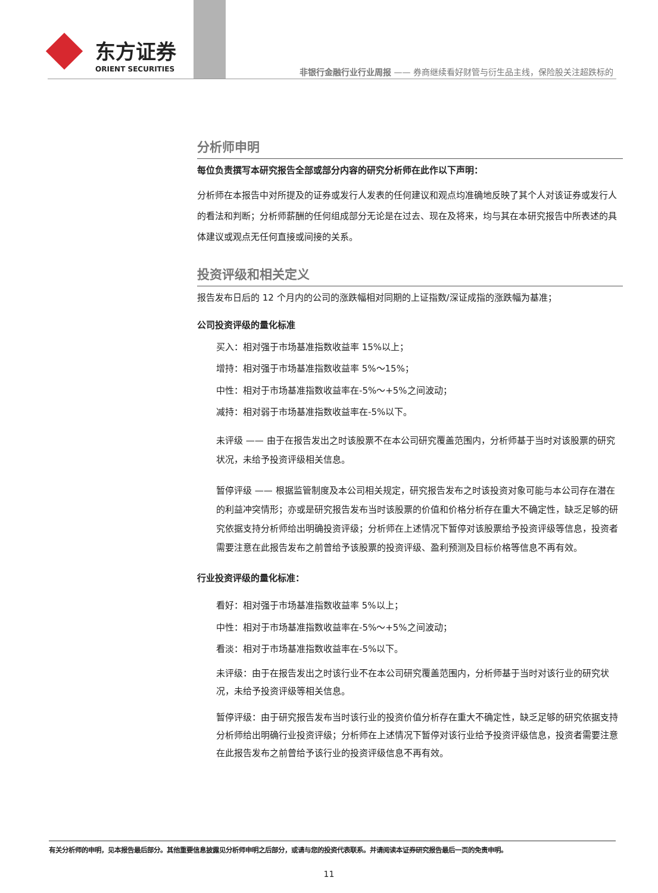东方证券
ORIENT SECURITIES
非银行金融行业行业周报 —— 券商继续看好财管与衍生品主线，保险股关注超跌标的
分析师申明
每位负责撰写本研究报告全部或部分内容的研究分析师在此作以下声明：
分析师在本报告中对所提及的证券或发行人发表的任何建议和观点均准确地反映了其个人对该证券或发行人的看法和判断；分析师薪酬的任何组成部分无论是在过去、现在及将来，均与其在本研究报告中所表述的具体建议或观点无任何直接或间接的关系。
投资评级和相关定义
报告发布日后的 12 个月内的公司的涨跌幅相对同期的上证指数/深证成指的涨跌幅为基准；
公司投资评级的量化标准
买入：相对强于市场基准指数收益率 15%以上；
增持：相对强于市场基准指数收益率 5%～15%；
中性：相对于市场基准指数收益率在-5%～+5%之间波动；
减持：相对弱于市场基准指数收益率在-5%以下。
未评级 —— 由于在报告发出之时该股票不在本公司研究覆盖范围内，分析师基于当时对该股票的研究状况，未给予投资评级相关信息。
暂停评级 —— 根据监管制度及本公司相关规定，研究报告发布之时该投资对象可能与本公司存在潜在的利益冲突情形；亦或是研究报告发布当时该股票的价值和价格分析存在重大不确定性，缺乏足够的研究依据支持分析师给出明确投资评级；分析师在上述情况下暂停对该股票给予投资评级等信息，投资者需要注意在此报告发布之前曾给予该股票的投资评级、盈利预测及目标价格等信息不再有效。
行业投资评级的量化标准：
看好：相对强于市场基准指数收益率 5%以上；
中性：相对于市场基准指数收益率在-5%～+5%之间波动；
看淡：相对于市场基准指数收益率在-5%以下。
未评级：由于在报告发出之时该行业不在本公司研究覆盖范围内，分析师基于当时对该行业的研究状况，未给予投资评级等相关信息。
暂停评级：由于研究报告发布当时该行业的投资价值分析存在重大不确定性，缺乏足够的研究依据支持分析师给出明确行业投资评级；分析师在上述情况下暂停对该行业给予投资评级信息，投资者需要注意在此报告发布之前曾给予该行业的投资评级信息不再有效。
有关分析师的申明，见本报告最后部分。其他重要信息披露见分析师申明之后部分，或请与您的投资代表联系。并请阅读本证券研究报告最后一页的免责申明。
11